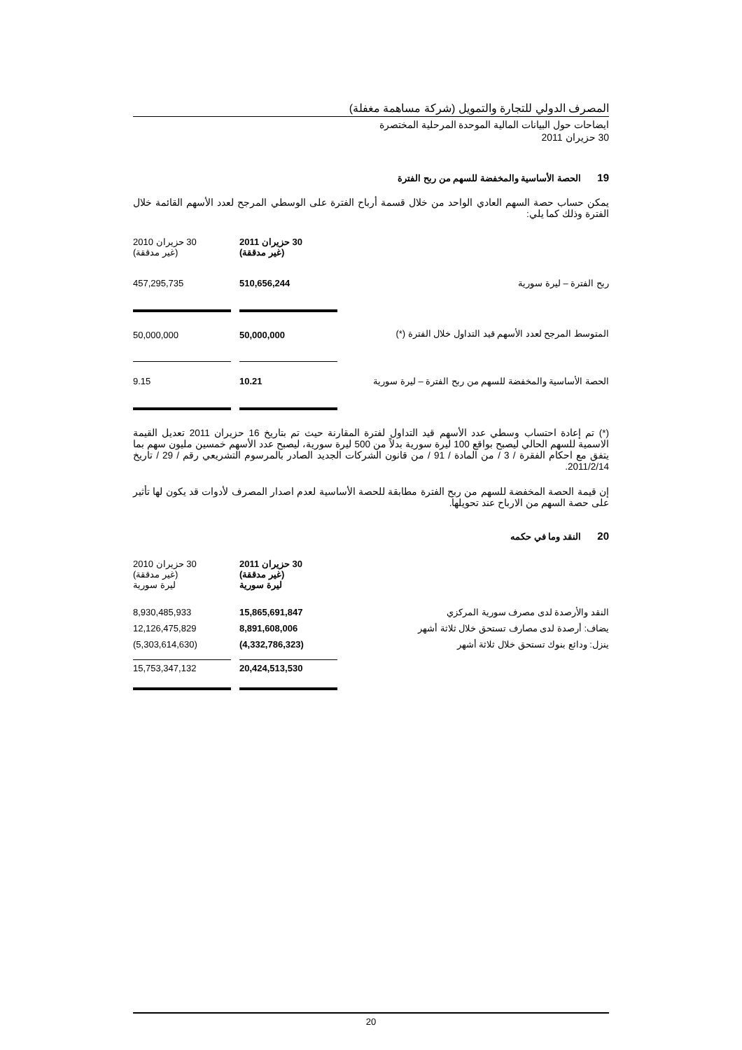المصرف الدولي للتجارة والتمويل (شركة مساهمة مغفلة)
ايضاحات حول البيانات المالية الموحدة المرحلية المختصرة
30 حزيران 2011
19 الحصة الأساسية والمخفضة للسهم من ربح الفترة
يمكن حساب حصة السهم العادي الواحد من خلال قسمة أرباح الفترة على الوسطي المرجح لعدد الأسهم القائمة خلال الفترة وذلك كما يلي:
| | 30 حزيران 2011 (غير مدققة) | | 30 حزيران 2010 (غير مدققة) |
| ربح الفترة – ليرة سورية | 510,656,244 | | 457,295,735 |
| المتوسط المرجح لعدد الأسهم قيد التداول خلال الفترة (*) | 50,000,000 | | 50,000,000 |
| الحصة الأساسية والمخفضة للسهم من ربح الفترة – ليرة سورية | 10.21 | | 9.15 |
(*) تم إعادة احتساب وسطي عدد الأسهم قيد التداول لفترة المقارنة حيث تم بتاريخ 16 حزيران 2011 تعديل القيمة الاسمية للسهم الحالي ليصبح بواقع 100 ليرة سورية بدلاً من 500 ليرة سورية، ليصبح عدد الأسهم خمسين مليون سهم بما يتفق مع احكام الفقرة / 3 / من المادة / 91 / من قانون الشركات الجديد الصادر بالمرسوم التشريعي رقم / 29 / تاريخ 2011/2/14.
إن قيمة الحصة المخفضة للسهم من ربح الفترة مطابقة للحصة الأساسية لعدم اصدار المصرف لأدوات قد يكون لها تأثير على حصة السهم من الارباح عند تحويلها.
20 النقد وما في حكمه
| | 30 حزيران 2011 (غير مدققة) ليرة سورية | | 30 حزيران 2010 (غير مدققة) ليرة سورية |
| النقد والأرصدة لدى مصرف سورية المركزي | 15,865,691,847 | | 8,930,485,933 |
| يضاف: أرصدة لدى مصارف تستحق خلال ثلاثة أشهر | 8,891,608,006 | | 12,126,475,829 |
| ينزل: ودائع بنوك تستحق خلال ثلاثة أشهر | (4,332,786,323) | | (5,303,614,630) |
| | 20,424,513,530 | | 15,753,347,132 |
20